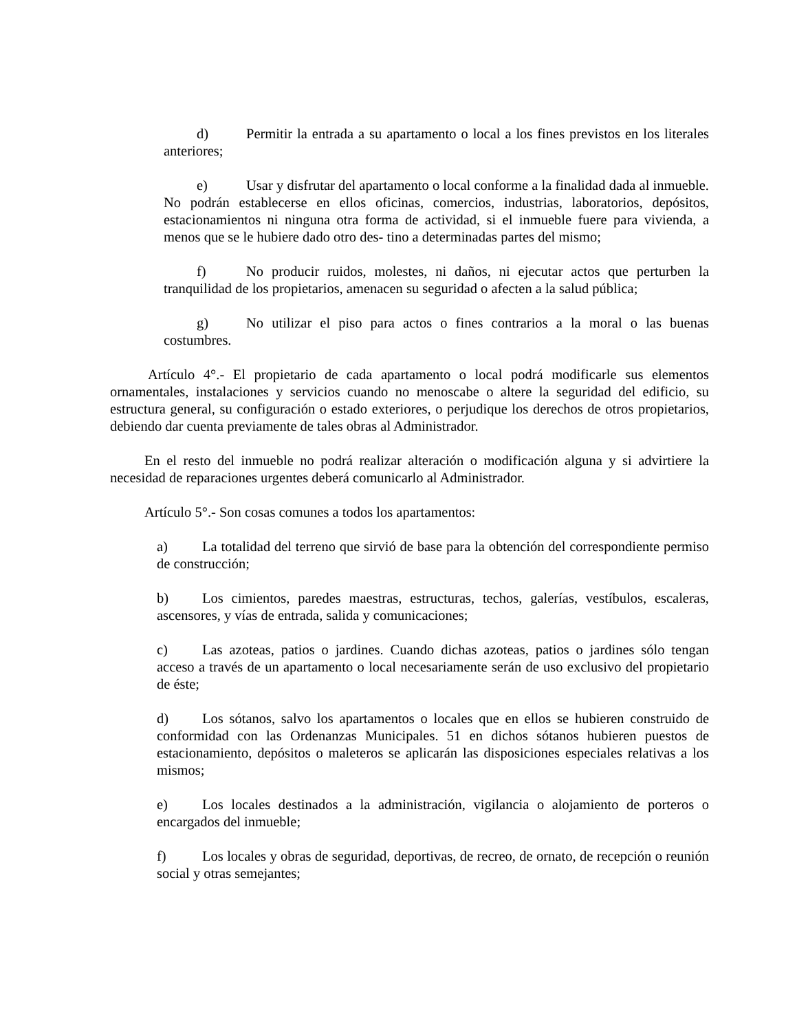d) Permitir la entrada a su apartamento o local a los fines previstos en los literales anteriores;
e) Usar y disfrutar del apartamento o local conforme a la finalidad dada al inmueble. No podrán establecerse en ellos oficinas, comercios, industrias, laboratorios, depósitos, estacionamientos ni ninguna otra forma de actividad, si el inmueble fuere para vivienda, a menos que se le hubiere dado otro des- tino a determinadas partes del mismo;
f) No producir ruidos, molestes, ni daños, ni ejecutar actos que perturben la tranquilidad de los propietarios, amenacen su seguridad o afecten a la salud pública;
g) No utilizar el piso para actos o fines contrarios a la moral o las buenas costumbres.
Artículo 4°.- El propietario de cada apartamento o local podrá modificarle sus elementos ornamentales, instalaciones y servicios cuando no menoscabe o altere la seguridad del edificio, su estructura general, su configuración o estado exteriores, o perjudique los derechos de otros propietarios, debiendo dar cuenta previamente de tales obras al Administrador.
En el resto del inmueble no podrá realizar alteración o modificación alguna y si advirtiere la necesidad de reparaciones urgentes deberá comunicarlo al Administrador.
Artículo 5°.- Son cosas comunes a todos los apartamentos:
a) La totalidad del terreno que sirvió de base para la obtención del correspondiente permiso de construcción;
b) Los cimientos, paredes maestras, estructuras, techos, galerías, vestíbulos, escaleras, ascensores, y vías de entrada, salida y comunicaciones;
c) Las azoteas, patios o jardines. Cuando dichas azoteas, patios o jardines sólo tengan acceso a través de un apartamento o local necesariamente serán de uso exclusivo del propietario de éste;
d) Los sótanos, salvo los apartamentos o locales que en ellos se hubieren construido de conformidad con las Ordenanzas Municipales. 51 en dichos sótanos hubieren puestos de estacionamiento, depósitos o maleteros se aplicarán las disposiciones especiales relativas a los mismos;
e) Los locales destinados a la administración, vigilancia o alojamiento de porteros o encargados del inmueble;
f) Los locales y obras de seguridad, deportivas, de recreo, de ornato, de recepción o reunión social y otras semejantes;